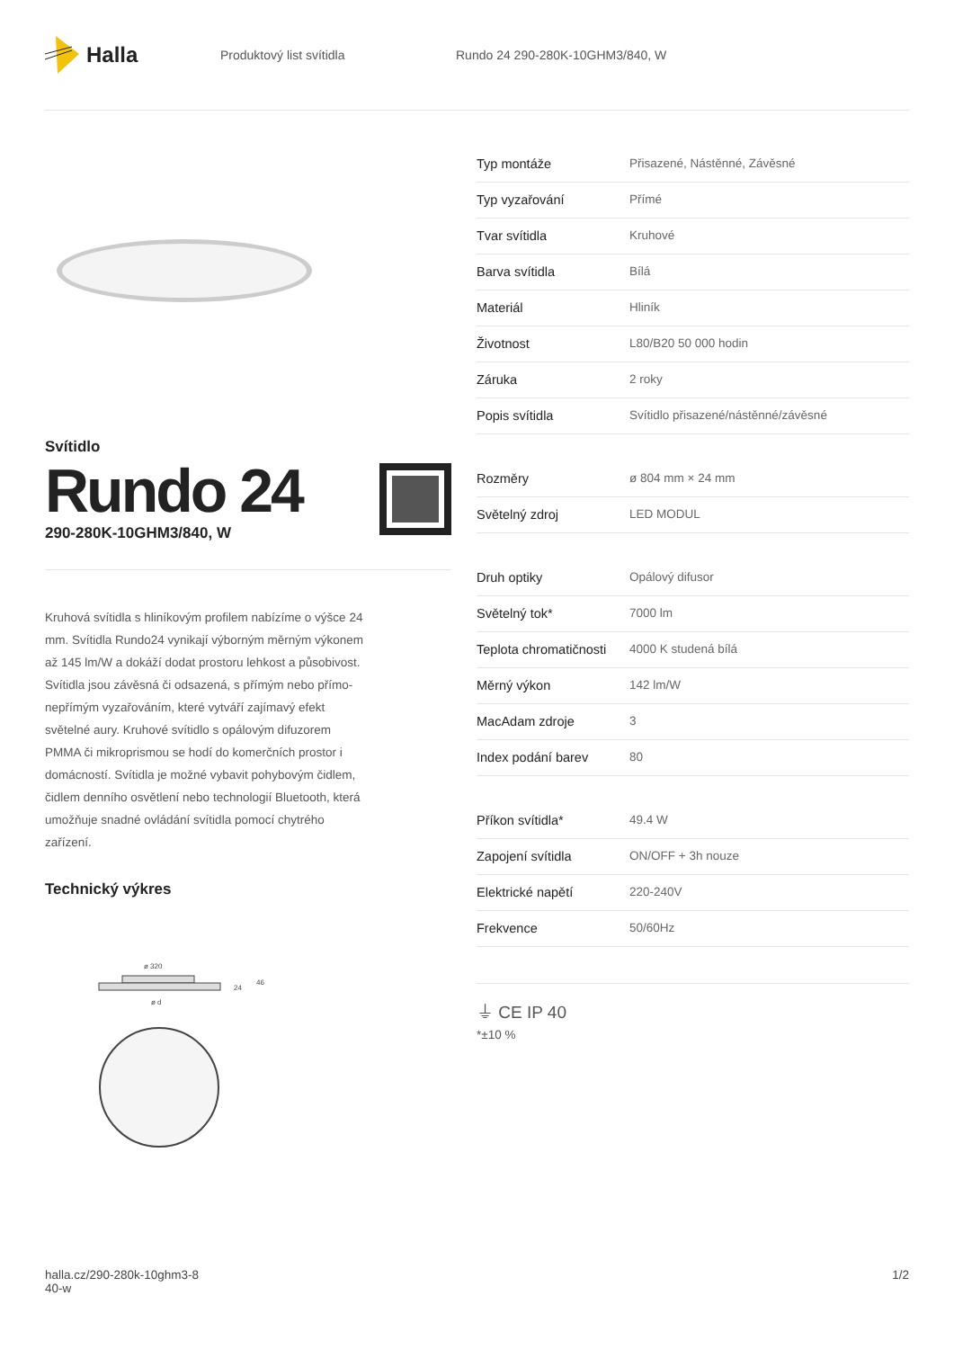Halla
Produktový list svítidla
Rundo 24 290-280K-10GHM3/840, W
Svítidlo
Rundo 24
290-280K-10GHM3/840, W
Kruhová svítidla s hliníkovým profilem nabízíme o výšce 24 mm. Svítidla Rundo24 vynikají výborným měrným výkonem až 145 lm/W a dokáží dodat prostoru lehkost a působivost. Svítidla jsou závěsná či odsazená, s přímým nebo přímo-nepřímým vyzařováním, které vytváří zajímavý efekt světelné aury. Kruhové svítidlo s opálovým difuzorem PMMA či mikroprismou se hodí do komerčních prostor i domácností. Svítidla je možné vybavit pohybovým čidlem, čidlem denního osvětlení nebo technologií Bluetooth, která umožňuje snadné ovládání svítidla pomocí chytrého zařízení.
Technický výkres
ø 320
24
46
ø d
| Typ montáže | Přisazené, Nástěnné, Závěsné |
| Typ vyzařování | Přímé |
| Tvar svítidla | Kruhové |
| Barva svítidla | Bílá |
| Materiál | Hliník |
| Životnost | L80/B20 50 000 hodin |
| Záruka | 2 roky |
| Popis svítidla | Svítidlo přisazené/nástěnné/závěsné |
| Rozměry | ø 804 mm × 24 mm |
| Světelný zdroj | LED MODUL |
| Druh optiky | Opálový difusor |
| Světelný tok* | 7000 lm |
| Teplota chromatičnosti | 4000 K studená bílá |
| Měrný výkon | 142 lm/W |
| MacAdam zdroje | 3 |
| Index podání barev | 80 |
| Příkon svítidla* | 49.4 W |
| Zapojení svítidla | ON/OFF + 3h nouze |
| Elektrické napětí | 220-240V |
| Frekvence | 50/60Hz |
⏚ CE IP 40
*±10 %
halla.cz/290-280k-10ghm3-8
40-w
1/2